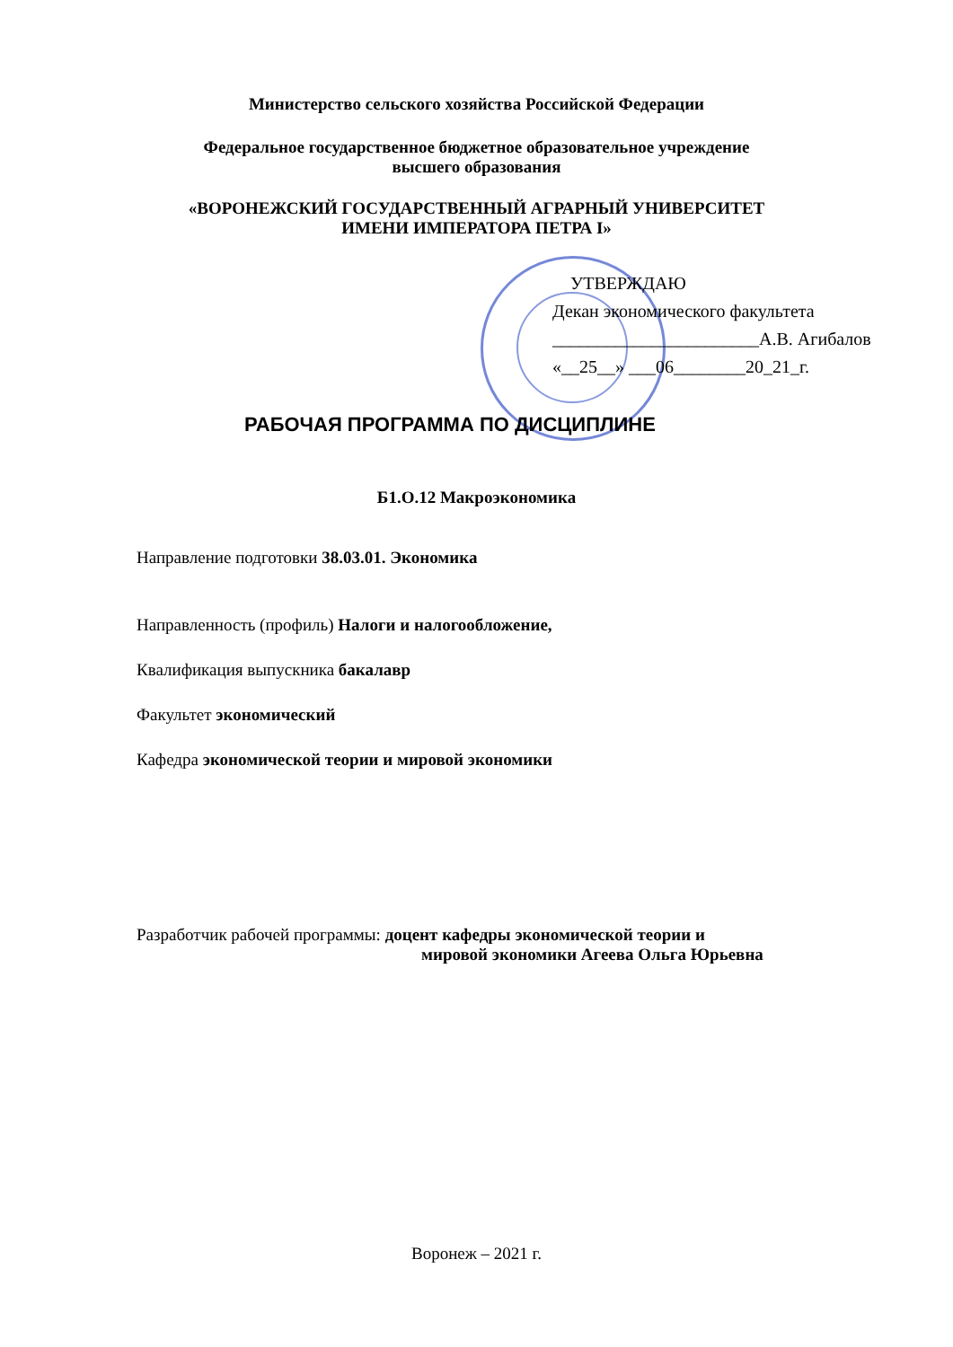Министерство сельского хозяйства Российской Федерации
Федеральное государственное бюджетное образовательное учреждение
высшего образования
«ВОРОНЕЖСКИЙ ГОСУДАРСТВЕННЫЙ АГРАРНЫЙ УНИВЕРСИТЕТ
ИМЕНИ ИМПЕРАТОРА ПЕТРА I»
УТВЕРЖДАЮ
Декан экономического факультета
_______________________А.В. Агибалов
«__25__» ___06________20_21_г.
РАБОЧАЯ ПРОГРАММА ПО ДИСЦИПЛИНЕ
Б1.О.12 Макроэкономика
Направление подготовки 38.03.01. Экономика
Направленность (профиль) Налоги и налогообложение,
Квалификация выпускника бакалавр
Факультет экономический
Кафедра экономической теории и мировой экономики
Разработчик рабочей программы: доцент кафедры экономической теории и
мировой экономики Агеева Ольга Юрьевна
Воронеж – 2021 г.